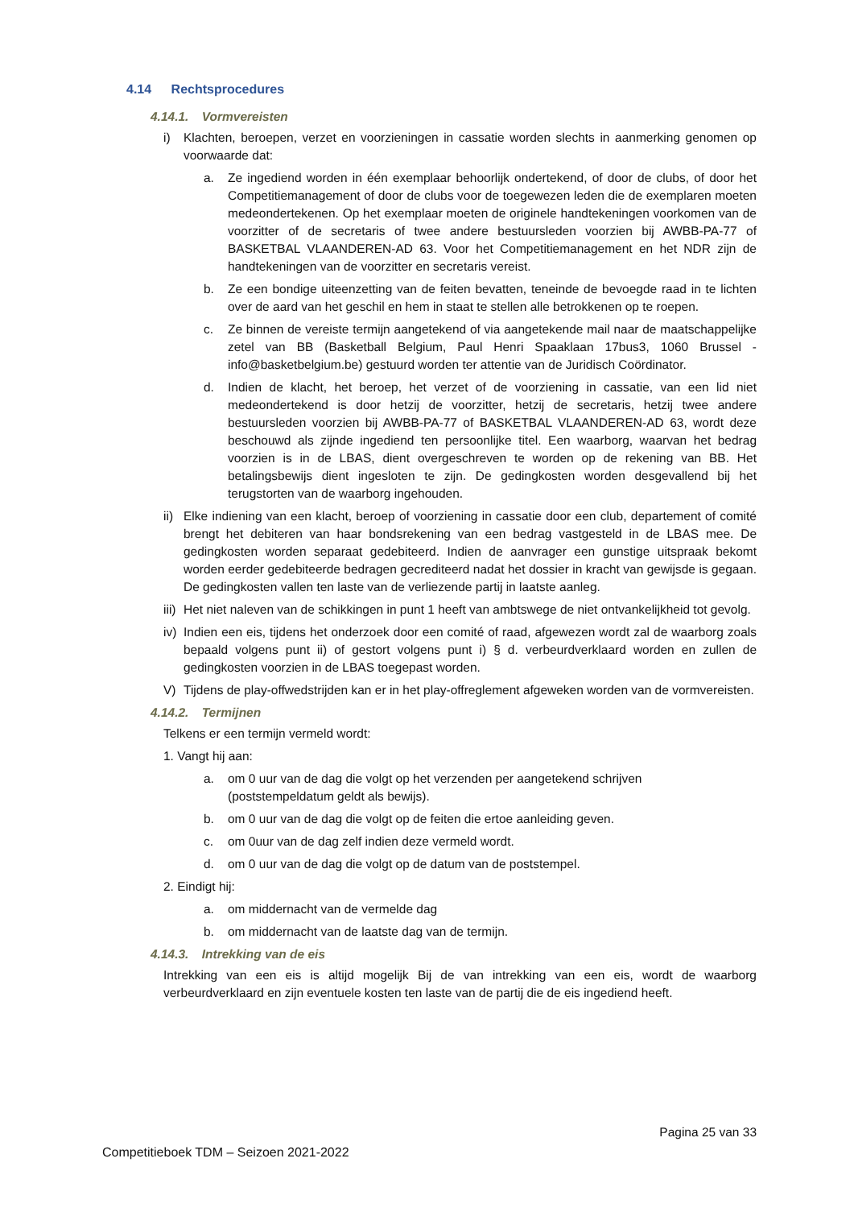4.14 Rechtsprocedures
4.14.1. Vormvereisten
i) Klachten, beroepen, verzet en voorzieningen in cassatie worden slechts in aanmerking genomen op voorwaarde dat:
a. Ze ingediend worden in één exemplaar behoorlijk ondertekend, of door de clubs, of door het Competitiemanagement of door de clubs voor de toegewezen leden die de exemplaren moeten medeondertekenen. Op het exemplaar moeten de originele handtekeningen voorkomen van de voorzitter of de secretaris of twee andere bestuursleden voorzien bij AWBB-PA-77 of BASKETBAL VLAANDEREN-AD 63. Voor het Competitiemanagement en het NDR zijn de handtekeningen van de voorzitter en secretaris vereist.
b. Ze een bondige uiteenzetting van de feiten bevatten, teneinde de bevoegde raad in te lichten over de aard van het geschil en hem in staat te stellen alle betrokkenen op te roepen.
c. Ze binnen de vereiste termijn aangetekend of via aangetekende mail naar de maatschappelijke zetel van BB (Basketball Belgium, Paul Henri Spaaklaan 17bus3, 1060 Brussel - info@basketbelgium.be) gestuurd worden ter attentie van de Juridisch Coördinator.
d. Indien de klacht, het beroep, het verzet of de voorziening in cassatie, van een lid niet medeondertekend is door hetzij de voorzitter, hetzij de secretaris, hetzij twee andere bestuursleden voorzien bij AWBB-PA-77 of BASKETBAL VLAANDEREN-AD 63, wordt deze beschouwd als zijnde ingediend ten persoonlijke titel. Een waarborg, waarvan het bedrag voorzien is in de LBAS, dient overgeschreven te worden op de rekening van BB. Het betalingsbewijs dient ingesloten te zijn. De gedingkosten worden desgevallend bij het terugstorten van de waarborg ingehouden.
ii)
Elke indiening van een klacht, beroep of voorziening in cassatie door een club, departement of comité brengt het debiteren van haar bondsrekening van een bedrag vastgesteld in de LBAS mee. De gedingkosten worden separaat gedebiteerd. Indien de aanvrager een gunstige uitspraak bekomt worden eerder gedebiteerde bedragen gecrediteerd nadat het dossier in kracht van gewijsde is gegaan. De gedingkosten vallen ten laste van de verliezende partij in laatste aanleg.
iii)
Het niet naleven van de schikkingen in punt 1 heeft van ambtswege de niet ontvankelijkheid tot gevolg.
iv)
Indien een eis, tijdens het onderzoek door een comité of raad, afgewezen wordt zal de waarborg zoals bepaald volgens punt ii) of gestort volgens punt i) § d. verbeurdverklaard worden en zullen de gedingkosten voorzien in de LBAS toegepast worden.
V) Tijdens de play-offwedstrijden kan er in het play-offreglement afgeweken worden van de vormvereisten.
4.14.2. Termijnen
Telkens er een termijn vermeld wordt:
1. Vangt hij aan:
a. om 0 uur van de dag die volgt op het verzenden per aangetekend schrijven
(poststempeldatum geldt als bewijs).
b. om 0 uur van de dag die volgt op de feiten die ertoe aanleiding geven.
c. om 0uur van de dag zelf indien deze vermeld wordt.
d. om 0 uur van de dag die volgt op de datum van de poststempel.
2. Eindigt hij:
a. om middernacht van de vermelde dag
b. om middernacht van de laatste dag van de termijn.
4.14.3. Intrekking van de eis
Intrekking van een eis is altijd mogelijk Bij de van intrekking van een eis, wordt de waarborg verbeurdverklaard en zijn eventuele kosten ten laste van de partij die de eis ingediend heeft.
Pagina 25 van 33
Competitieboek TDM – Seizoen 2021-2022